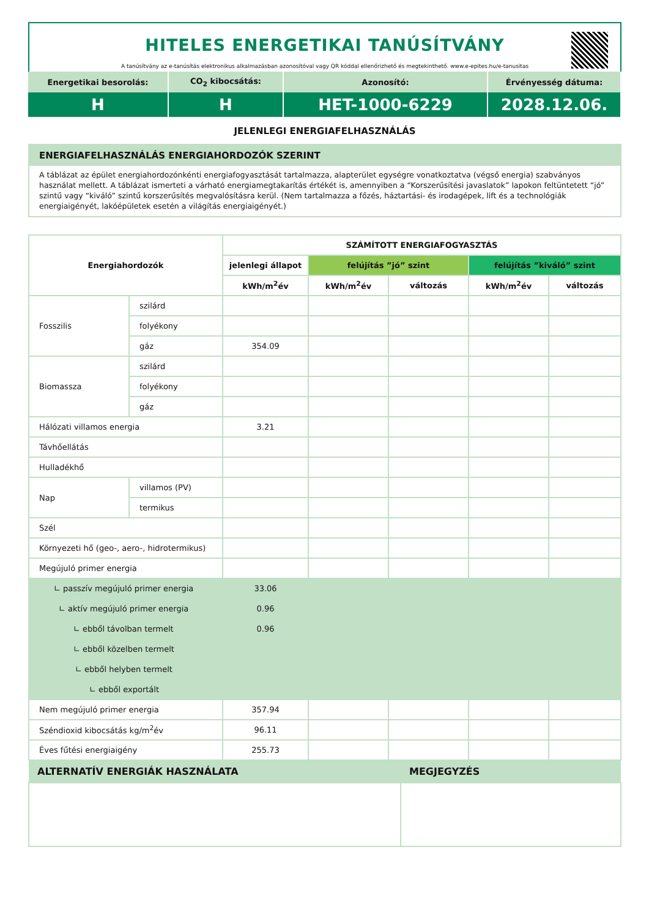HITELES ENERGETIKAI TANÚSÍTVÁNY
A tanúsítvány az e-tanúsítás elektronikus alkalmazásban azonosítóval vagy QR kóddal ellenőrizhető és megtekinthető. www.e-epites.hu/e-tanusitas
| Energetikai besorolás: | CO<sub>2</sub> kibocsátás: | Azonosító: | Érvényesség dátuma: |
| H | H | HET-1000-6229 | 2028.12.06. |
JELENLEGI ENERGIAFELHASZNÁLÁS
ENERGIAFELHASZNÁLÁS ENERGIAHORDOZÓK SZERINT
A táblázat az épület energiahordozónkénti energiafogyasztását tartalmazza, alapterület egységre vonatkoztatva (végső energia) szabványos használat mellett. A táblázat ismerteti a várható energiamegtakarítás értékét is, amennyiben a “Korszerűsítési javaslatok” lapokon feltüntetett “jó” szintű vagy “kiváló” szintű korszerűsítés megvalósításra kerül. (Nem tartalmazza a főzés, háztartási- és irodagépek, lift és a technológiák energiaigényét, lakóépületek esetén a világítás energiaigényét.)
| Energiahordozók | | SZÁMÍTOTT ENERGIAFOGYASZTÁS | | | | |
| --- | --- | --- | --- | --- | --- | --- |
| | | jelenlegi állapot | felújítás ”jó” szint | | felújítás ”kiváló” szint | |
| | | kWh/m<sup>2</sup>év | kWh/m<sup>2</sup>év | változás | kWh/m<sup>2</sup>év | változás |
| Fosszilis | szilárd | | | | | |
| | folyékony | | | | | |
| | gáz | 354.09 | | | | |
| Biomassza | szilárd | | | | | |
| | folyékony | | | | | |
| | gáz | | | | | |
| Hálózati villamos energia | | 3.21 | | | | |
| Távhőellátás | | | | | | |
| Hulladékhő | | | | | | |
| Nap | villamos (PV) | | | | | |
| | termikus | | | | | |
| Szél | | | | | | |
| Környezeti hő (geo-, aero-, hidrotermikus) | | | | | | |
| Megújuló primer energia | | | | | | |
| ∟ passzív megújuló primer energia | | 33.06 | | | | |
| ∟ aktív megújuló primer energia | | 0.96 | | | | |
| ∟ ebből távolban termelt | | 0.96 | | | | |
| ∟ ebből közelben termelt | | | | | | |
| ∟ ebből helyben termelt | | | | | | |
| ∟ ebből exportált | | | | | | |
| Nem megújuló primer energia | | 357.94 | | | | |
| Széndioxid kibocsátás kg/m<sup>2</sup>év | | 96.11 | | | | |
| Éves fűtési energiaigény | | 255.73 | | | | |
| ALTERNATÍV ENERGIÁK HASZNÁLATA | MEGJEGYZÉS |
| --- | --- |